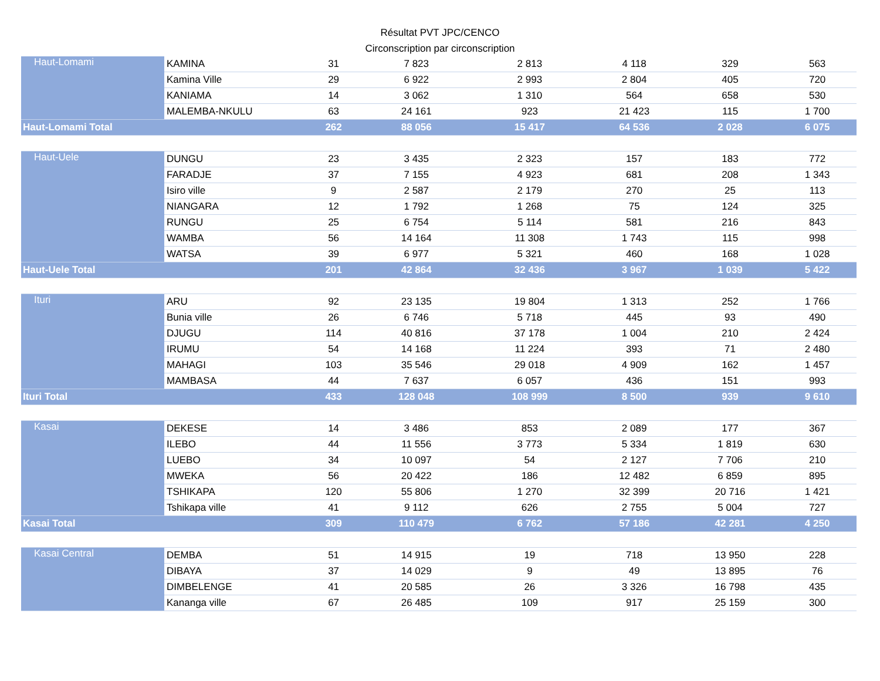Résultat PVT JPC/CENCO
Circonscription par circonscription
| Haut-Lomami | KAMINA | 31 | 7 823 | 2 813 | 4 118 | 329 | 563 |
| | Kamina Ville | 29 | 6 922 | 2 993 | 2 804 | 405 | 720 |
| | KANIAMA | 14 | 3 062 | 1 310 | 564 | 658 | 530 |
| | MALEMBA-NKULU | 63 | 24 161 | 923 | 21 423 | 115 | 1 700 |
| Haut-Lomami Total | | 262 | 88 056 | 15 417 | 64 536 | 2 028 | 6 075 |
| Haut-Uele | DUNGU | 23 | 3 435 | 2 323 | 157 | 183 | 772 |
| | FARADJE | 37 | 7 155 | 4 923 | 681 | 208 | 1 343 |
| | Isiro ville | 9 | 2 587 | 2 179 | 270 | 25 | 113 |
| | NIANGARA | 12 | 1 792 | 1 268 | 75 | 124 | 325 |
| | RUNGU | 25 | 6 754 | 5 114 | 581 | 216 | 843 |
| | WAMBA | 56 | 14 164 | 11 308 | 1 743 | 115 | 998 |
| | WATSA | 39 | 6 977 | 5 321 | 460 | 168 | 1 028 |
| Haut-Uele Total | | 201 | 42 864 | 32 436 | 3 967 | 1 039 | 5 422 |
| Ituri | ARU | 92 | 23 135 | 19 804 | 1 313 | 252 | 1 766 |
| | Bunia ville | 26 | 6 746 | 5 718 | 445 | 93 | 490 |
| | DJUGU | 114 | 40 816 | 37 178 | 1 004 | 210 | 2 424 |
| | IRUMU | 54 | 14 168 | 11 224 | 393 | 71 | 2 480 |
| | MAHAGI | 103 | 35 546 | 29 018 | 4 909 | 162 | 1 457 |
| | MAMBASA | 44 | 7 637 | 6 057 | 436 | 151 | 993 |
| Ituri Total | | 433 | 128 048 | 108 999 | 8 500 | 939 | 9 610 |
| Kasai | DEKESE | 14 | 3 486 | 853 | 2 089 | 177 | 367 |
| | ILEBO | 44 | 11 556 | 3 773 | 5 334 | 1 819 | 630 |
| | LUEBO | 34 | 10 097 | 54 | 2 127 | 7 706 | 210 |
| | MWEKA | 56 | 20 422 | 186 | 12 482 | 6 859 | 895 |
| | TSHIKAPA | 120 | 55 806 | 1 270 | 32 399 | 20 716 | 1 421 |
| | Tshikapa ville | 41 | 9 112 | 626 | 2 755 | 5 004 | 727 |
| Kasai Total | | 309 | 110 479 | 6 762 | 57 186 | 42 281 | 4 250 |
| Kasai Central | DEMBA | 51 | 14 915 | 19 | 718 | 13 950 | 228 |
| | DIBAYA | 37 | 14 029 | 9 | 49 | 13 895 | 76 |
| | DIMBELENGE | 41 | 20 585 | 26 | 3 326 | 16 798 | 435 |
| | Kananga ville | 67 | 26 485 | 109 | 917 | 25 159 | 300 |